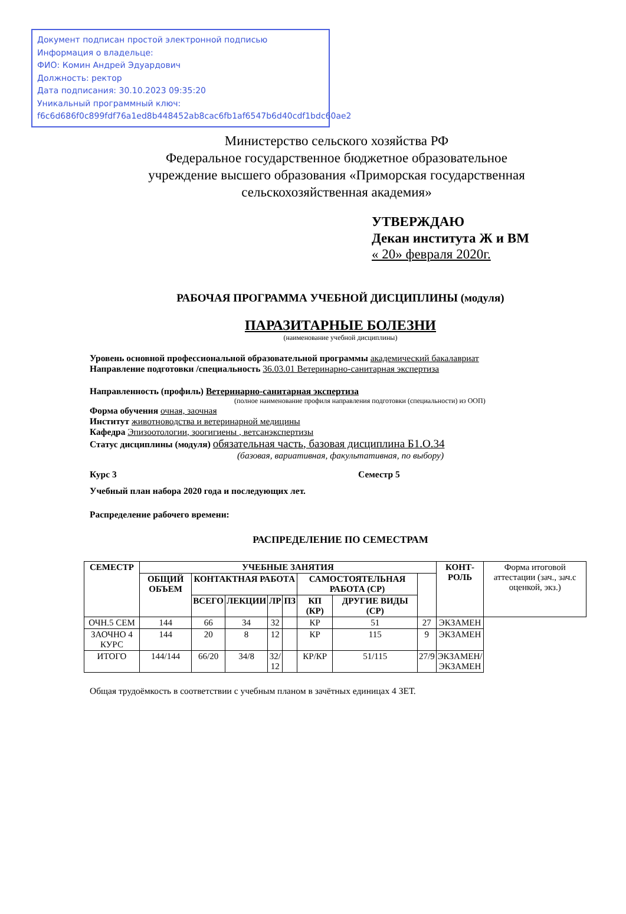Документ подписан простой электронной подписью
Информация о владельце:
ФИО: Комин Андрей Эдуардович
Должность: ректор
Дата подписания: 30.10.2023 09:35:20
Уникальный программный ключ:
f6c6d686f0c899fdf76a1ed8b448452ab8cac6fb1af6547b6d40cdf1bdc60ae2
Министерство сельского хозяйства РФ
Федеральное государственное бюджетное образовательное
учреждение высшего образования «Приморская государственная
сельскохозяйственная академия»
УТВЕРЖДАЮ
Декан института Ж и ВМ
« 20» февраля 2020г.
РАБОЧАЯ ПРОГРАММА УЧЕБНОЙ ДИСЦИПЛИНЫ (модуля)
ПАРАЗИТАРНЫЕ БОЛЕЗНИ
(наименование учебной дисциплины)
Уровень основной профессиональной образовательной программы академический бакалавриат
Направление подготовки /специальность 36.03.01 Ветеринарно-санитарная экспертиза
Направленность (профиль) Ветеринарно-санитарная экспертиза
(полное наименование профиля направления подготовки (специальности) из ООП)
Форма обучения очная, заочная
Институт животноводства и ветеринарной медицины
Кафедра Эпизоотологии, зоогигиены , ветсанэкспертизы
Статус дисциплины (модуля) обязательная часть, базовая дисциплина Б1.О.34
(базовая, вариативная, факультативная, по выбору)
Курс 3 Семестр 5
Учебный план набора 2020 года и последующих лет.
Распределение рабочего времени:
РАСПРЕДЕЛЕНИЕ ПО СЕМЕСТРАМ
| СЕМЕСТР | УЧЕБНЫЕ ЗАНЯТИЯ | | | | | | | | КОНТ- РОЛЬ | Форма итоговой аттестации (зач., зач.с оценкой, экз.) |
| --- | --- | --- | --- | --- | --- | --- | --- | --- | --- | --- |
| | ОБЩИЙ ОБЪЕМ | КОНТАКТНАЯ РАБОТА | | | | САМОСТОЯТЕЛЬНАЯ РАБОТА (СР) | | | | |
| | | ВСЕГО | ЛЕКЦИИ | ЛР | ПЗ | КП (КР) | ДРУГИЕ ВИДЫ (СР) | | | |
| ОЧН.5 СЕМ | 144 | 66 | 34 | 32 | | КР | 51 | 27 | ЭКЗАМЕН | |
| ЗАОЧНО 4 КУРС | 144 | 20 | 8 | 12 | | КР | 115 | 9 | ЭКЗАМЕН | |
| ИТОГО | 144/144 | 66/20 | 34/8 | 32/ 12 | | КР/КР | 51/115 | 27/9 | ЭКЗАМЕН/ ЭКЗАМЕН | |
Общая трудоёмкость в соответствии с учебным планом в зачётных единицах 4 ЗЕТ.